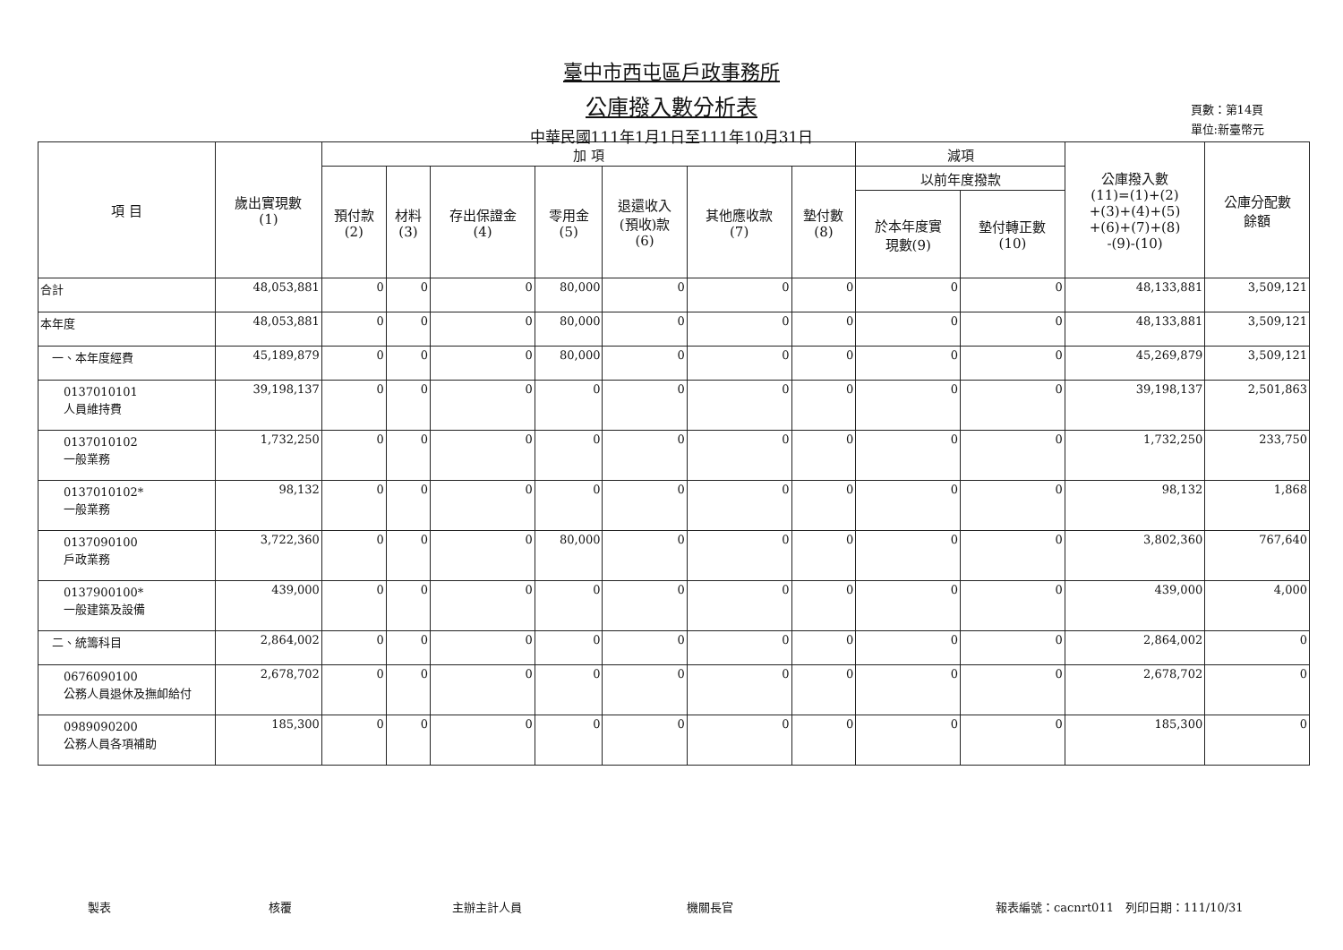臺中市西屯區戶政事務所
公庫撥入數分析表
中華民國111年1月1日至111年10月31日
頁數：第14頁
單位:新臺幣元
| 項 目 | 歲出實現數 (1) | 加 項 | | | | | | | 減項 | | 公庫撥入數 (11)=(1)+(2) +(3)+(4)+(5) +(6)+(7)+(8) -(9)-(10) | 公庫分配數 餘額 |
| --- | --- | --- | --- | --- | --- | --- | --- | --- | --- | --- | --- | --- |
| | | 預付款 (2) | 材料 (3) | 存出保證金 (4) | 零用金 (5) | 退還收入 (預收)款 (6) | 其他應收款 (7) | 墊付數 (8) | 以前年度撥款 | | | |
| | | | | | | | | | 於本年度實 現數(9) | 墊付轉正數 (10) | | |
| 合計 | 48,053,881 | 0 | 0 | 0 | 80,000 | 0 | 0 | 0 | 0 | 0 | 48,133,881 | 3,509,121 |
| 本年度 | 48,053,881 | 0 | 0 | 0 | 80,000 | 0 | 0 | 0 | 0 | 0 | 48,133,881 | 3,509,121 |
| 一、本年度經費 | 45,189,879 | 0 | 0 | 0 | 80,000 | 0 | 0 | 0 | 0 | 0 | 45,269,879 | 3,509,121 |
| 0137010101 人員維持費 | 39,198,137 | 0 | 0 | 0 | 0 | 0 | 0 | 0 | 0 | 0 | 39,198,137 | 2,501,863 |
| 0137010102 一般業務 | 1,732,250 | 0 | 0 | 0 | 0 | 0 | 0 | 0 | 0 | 0 | 1,732,250 | 233,750 |
| 0137010102* 一般業務 | 98,132 | 0 | 0 | 0 | 0 | 0 | 0 | 0 | 0 | 0 | 98,132 | 1,868 |
| 0137090100 戶政業務 | 3,722,360 | 0 | 0 | 0 | 80,000 | 0 | 0 | 0 | 0 | 0 | 3,802,360 | 767,640 |
| 0137900100* 一般建築及設備 | 439,000 | 0 | 0 | 0 | 0 | 0 | 0 | 0 | 0 | 0 | 439,000 | 4,000 |
| 二、統籌科目 | 2,864,002 | 0 | 0 | 0 | 0 | 0 | 0 | 0 | 0 | 0 | 2,864,002 | 0 |
| 0676090100 公務人員退休及撫卹給付 | 2,678,702 | 0 | 0 | 0 | 0 | 0 | 0 | 0 | 0 | 0 | 2,678,702 | 0 |
| 0989090200 公務人員各項補助 | 185,300 | 0 | 0 | 0 | 0 | 0 | 0 | 0 | 0 | 0 | 185,300 | 0 |
製表 核覆 主辦主計人員 機關長官 報表編號：cacnrt011　列印日期：111/10/31